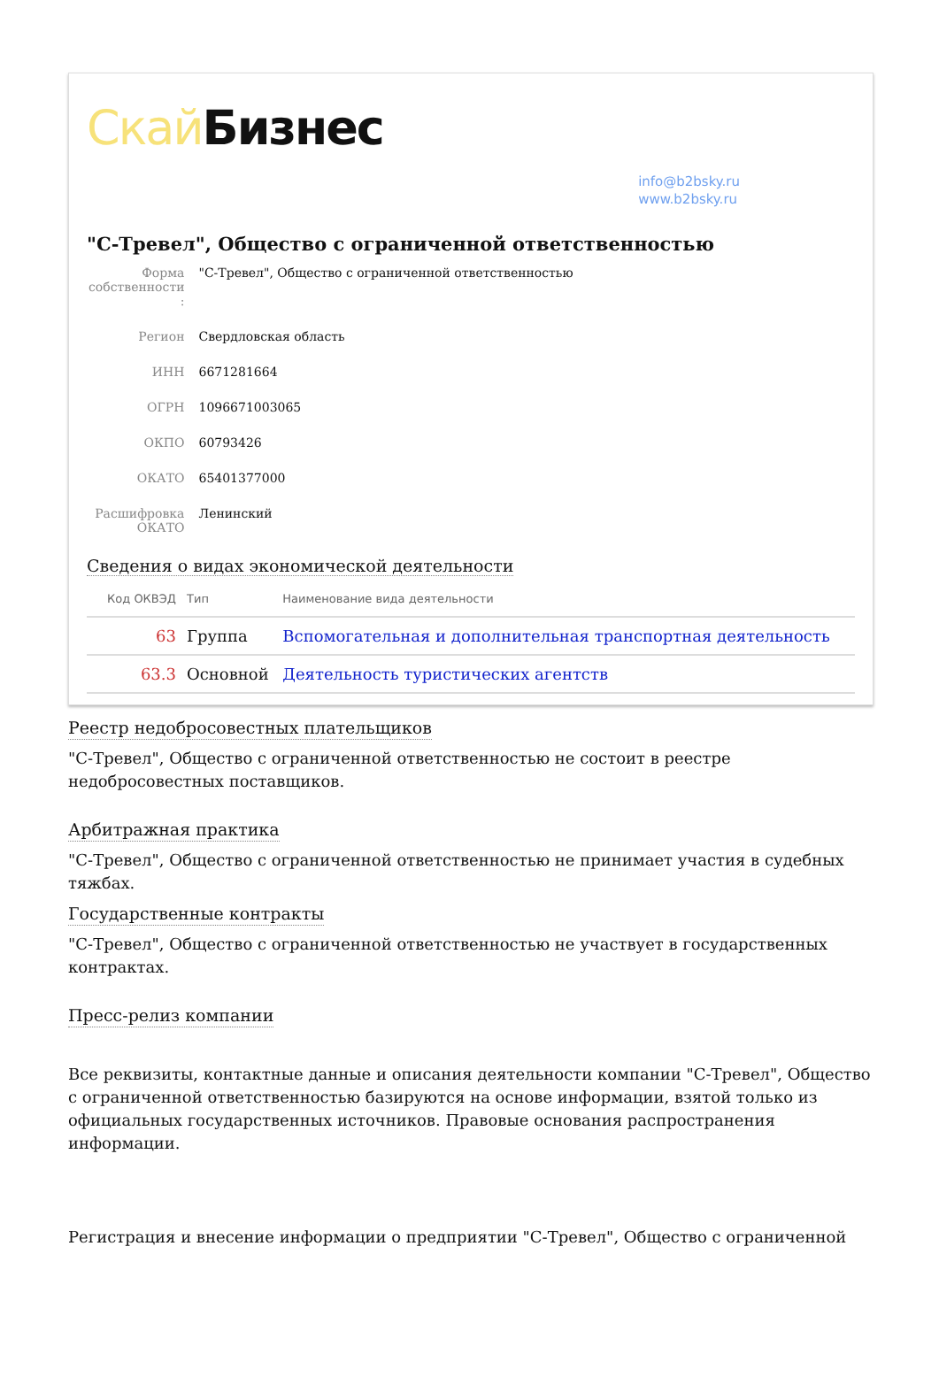Скай Бизнес
info@b2bsky.ru
www.b2bsky.ru
"С-Тревел", Общество с ограниченной ответственностью
| Форма собственности : | "С-Тревел", Общество с ограниченной ответственностью |
| Регион | Свердловская область |
| ИНН | 6671281664 |
| ОГРН | 1096671003065 |
| ОКПО | 60793426 |
| ОКАТО | 65401377000 |
| Расшифровка ОКАТО | Ленинский |
Сведения о видах экономической деятельности
| Код ОКВЭД | Тип | Наименование вида деятельности |
| --- | --- | --- |
| 63 | Группа | Вспомогательная и дополнительная транспортная деятельность |
| 63.3 | Основной | Деятельность туристических агентств |
Реестр недобросовестных плательщиков
"С-Тревел", Общество с ограниченной ответственностью не состоит в реестре недобросовестных поставщиков.
Арбитражная практика
"С-Тревел", Общество с ограниченной ответственностью не принимает участия в судебных тяжбах.
Государственные контракты
"С-Тревел", Общество с ограниченной ответственностью не участвует в государственных контрактах.
Пресс-релиз компании
Все реквизиты, контактные данные и описания деятельности компании "С-Тревел", Общество с ограниченной ответственностью базируются на основе информации, взятой только из официальных государственных источников. Правовые основания распространения информации.
Регистрация и внесение информации о предприятии "С-Тревел", Общество с ограниченной